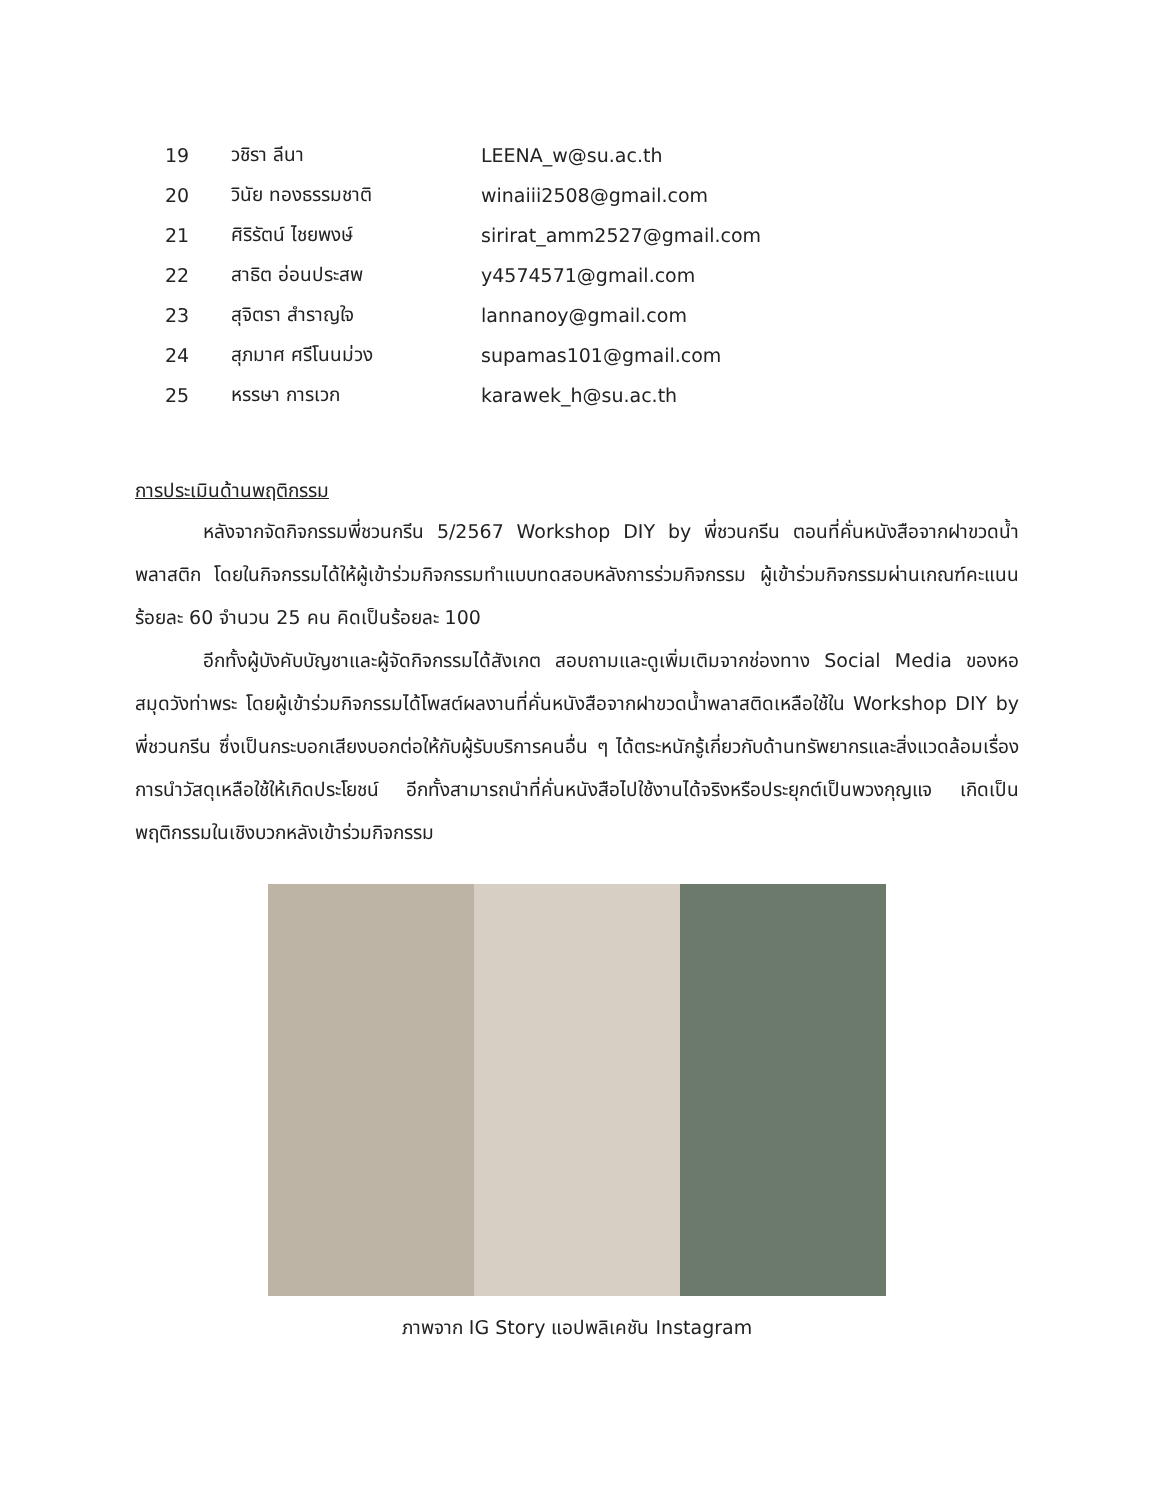| 19 | วชิรา ลีนา | LEENA_w@su.ac.th |
| 20 | วินัย ทองธรรมชาติ | winaiii2508@gmail.com |
| 21 | ศิริรัตน์ ไชยพงษ์ | sirirat_amm2527@gmail.com |
| 22 | สาธิต อ่อนประสพ | y4574571@gmail.com |
| 23 | สุจิตรา สำราญใจ | lannanoy@gmail.com |
| 24 | สุภมาศ ศรีโนนม่วง | supamas101@gmail.com |
| 25 | หรรษา การเวก | karawek_h@su.ac.th |
การประเมินด้านพฤติกรรม
หลังจากจัดกิจกรรมพี่ชวนกรีน 5/2567 Workshop DIY by พี่ชวนกรีน ตอนที่คั่นหนังสือจากฝาขวดน้ำพลาสติก โดยในกิจกรรมได้ให้ผู้เข้าร่วมกิจกรรมทำแบบทดสอบหลังการร่วมกิจกรรม ผู้เข้าร่วมกิจกรรมผ่านเกณฑ์คะแนนร้อยละ 60 จำนวน 25 คน คิดเป็นร้อยละ 100
อีกทั้งผู้บังคับบัญชาและผู้จัดกิจกรรมได้สังเกต สอบถามและดูเพิ่มเติมจากช่องทาง Social Media ของหอสมุดวังท่าพระ โดยผู้เข้าร่วมกิจกรรมได้โพสต์ผลงานที่คั่นหนังสือจากฝาขวดน้ำพลาสติดเหลือใช้ใน Workshop DIY by พี่ชวนกรีน ซึ่งเป็นกระบอกเสียงบอกต่อให้กับผู้รับบริการคนอื่น ๆ ได้ตระหนักรู้เกี่ยวกับด้านทรัพยากรและสิ่งแวดล้อมเรื่องการนำวัสดุเหลือใช้ให้เกิดประโยชน์ อีกทั้งสามารถนำที่คั่นหนังสือไปใช้งานได้จริงหรือประยุกต์เป็นพวงกุญแจ เกิดเป็นพฤติกรรมในเชิงบวกหลังเข้าร่วมกิจกรรม
ภาพจาก IG Story แอปพลิเคชัน Instagram